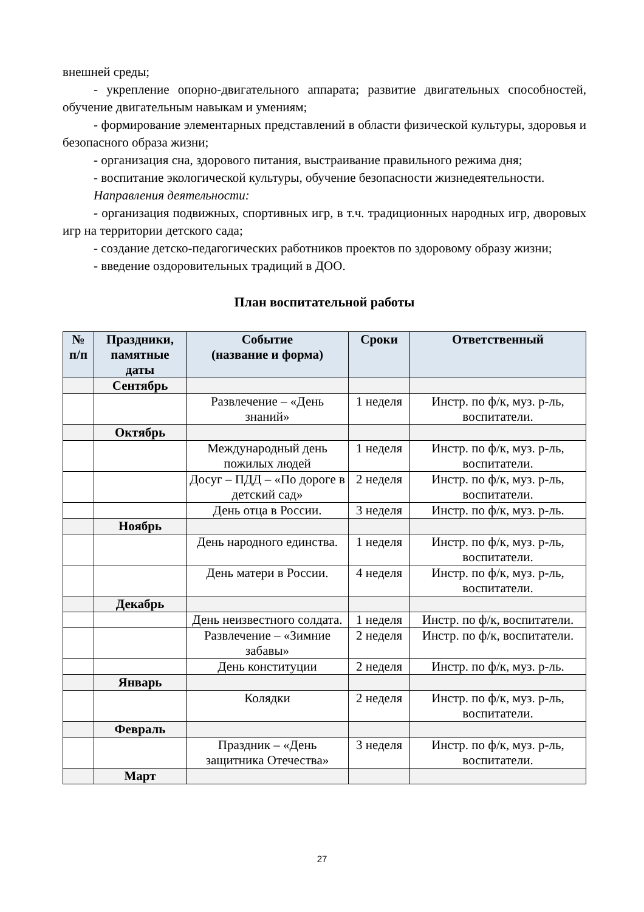внешней среды;
- укрепление опорно-двигательного аппарата; развитие двигательных способностей, обучение двигательным навыкам и умениям;
- формирование элементарных представлений в области физической культуры, здоровья и безопасного образа жизни;
- организация сна, здорового питания, выстраивание правильного режима дня;
- воспитание экологической культуры, обучение безопасности жизнедеятельности.
Направления деятельности:
- организация подвижных, спортивных игр, в т.ч. традиционных народных игр, дворовых игр на территории детского сада;
- создание детско-педагогических работников проектов по здоровому образу жизни;
- введение оздоровительных традиций в ДОО.
План воспитательной работы
| № п/п | Праздники, памятные даты | Событие (название и форма) | Сроки | Ответственный |
| --- | --- | --- | --- | --- |
| | Сентябрь | | | |
| | | Развлечение – «День знаний» | 1 неделя | Инстр. по ф/к, муз. р-ль, воспитатели. |
| | Октябрь | | | |
| | | Международный день пожилых людей | 1 неделя | Инстр. по ф/к, муз. р-ль, воспитатели. |
| | | Досуг – ПДД – «По дороге в детский сад» | 2 неделя | Инстр. по ф/к, муз. р-ль, воспитатели. |
| | | День отца в России. | 3 неделя | Инстр. по ф/к, муз. р-ль. |
| | Ноябрь | | | |
| | | День народного единства. | 1 неделя | Инстр. по ф/к, муз. р-ль, воспитатели. |
| | | День матери в России. | 4 неделя | Инстр. по ф/к, муз. р-ль, воспитатели. |
| | Декабрь | | | |
| | | День неизвестного солдата. | 1 неделя | Инстр. по ф/к, воспитатели. |
| | | Развлечение – «Зимние забавы» | 2 неделя | Инстр. по ф/к, воспитатели. |
| | | День конституции | 2 неделя | Инстр. по ф/к, муз. р-ль. |
| | Январь | | | |
| | | Колядки | 2 неделя | Инстр. по ф/к, муз. р-ль, воспитатели. |
| | Февраль | | | |
| | | Праздник – «День защитника Отечества» | 3 неделя | Инстр. по ф/к, муз. р-ль, воспитатели. |
| | Март | | | |
27